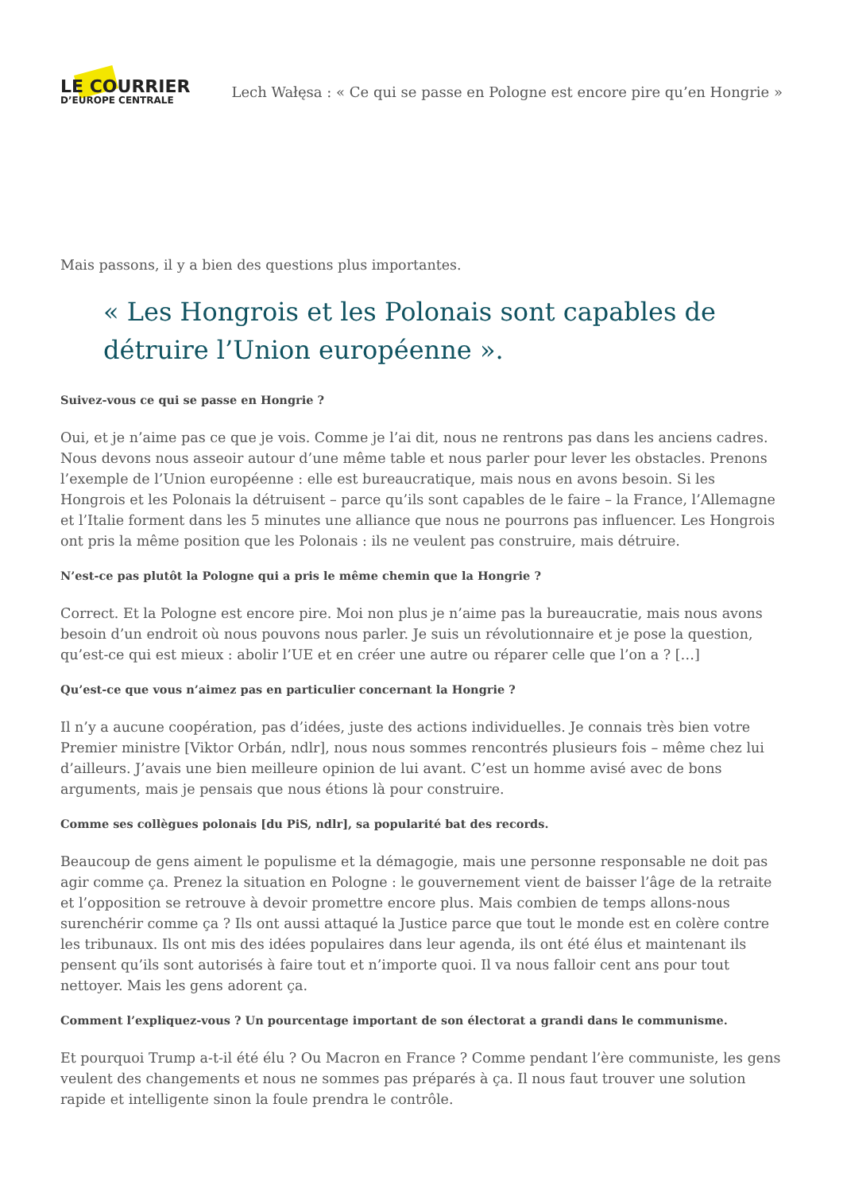LE COURRIER
D’EUROPE CENTRALE
Lech Wałęsa : « Ce qui se passe en Pologne est encore pire qu’en Hongrie »
Mais passons, il y a bien des questions plus importantes.
« Les Hongrois et les Polonais sont capables de détruire l’Union européenne ».
Suivez-vous ce qui se passe en Hongrie ?
Oui, et je n’aime pas ce que je vois. Comme je l’ai dit, nous ne rentrons pas dans les anciens cadres. Nous devons nous asseoir autour d’une même table et nous parler pour lever les obstacles. Prenons l’exemple de l’Union européenne : elle est bureaucratique, mais nous en avons besoin. Si les Hongrois et les Polonais la détruisent – parce qu’ils sont capables de le faire – la France, l’Allemagne et l’Italie forment dans les 5 minutes une alliance que nous ne pourrons pas influencer. Les Hongrois ont pris la même position que les Polonais : ils ne veulent pas construire, mais détruire.
N’est-ce pas plutôt la Pologne qui a pris le même chemin que la Hongrie ?
Correct. Et la Pologne est encore pire. Moi non plus je n’aime pas la bureaucratie, mais nous avons besoin d’un endroit où nous pouvons nous parler. Je suis un révolutionnaire et je pose la question, qu’est-ce qui est mieux : abolir l’UE et en créer une autre ou réparer celle que l’on a ? […]
Qu’est-ce que vous n’aimez pas en particulier concernant la Hongrie ?
Il n’y a aucune coopération, pas d’idées, juste des actions individuelles. Je connais très bien votre Premier ministre [Viktor Orbán, ndlr], nous nous sommes rencontrés plusieurs fois – même chez lui d’ailleurs. J’avais une bien meilleure opinion de lui avant. C’est un homme avisé avec de bons arguments, mais je pensais que nous étions là pour construire.
Comme ses collègues polonais [du PiS, ndlr], sa popularité bat des records.
Beaucoup de gens aiment le populisme et la démagogie, mais une personne responsable ne doit pas agir comme ça. Prenez la situation en Pologne : le gouvernement vient de baisser l’âge de la retraite et l’opposition se retrouve à devoir promettre encore plus. Mais combien de temps allons-nous surenchérir comme ça ? Ils ont aussi attaqué la Justice parce que tout le monde est en colère contre les tribunaux. Ils ont mis des idées populaires dans leur agenda, ils ont été élus et maintenant ils pensent qu’ils sont autorisés à faire tout et n’importe quoi. Il va nous falloir cent ans pour tout nettoyer. Mais les gens adorent ça.
Comment l’expliquez-vous ? Un pourcentage important de son électorat a grandi dans le communisme.
Et pourquoi Trump a-t-il été élu ? Ou Macron en France ? Comme pendant l’ère communiste, les gens veulent des changements et nous ne sommes pas préparés à ça. Il nous faut trouver une solution rapide et intelligente sinon la foule prendra le contrôle.